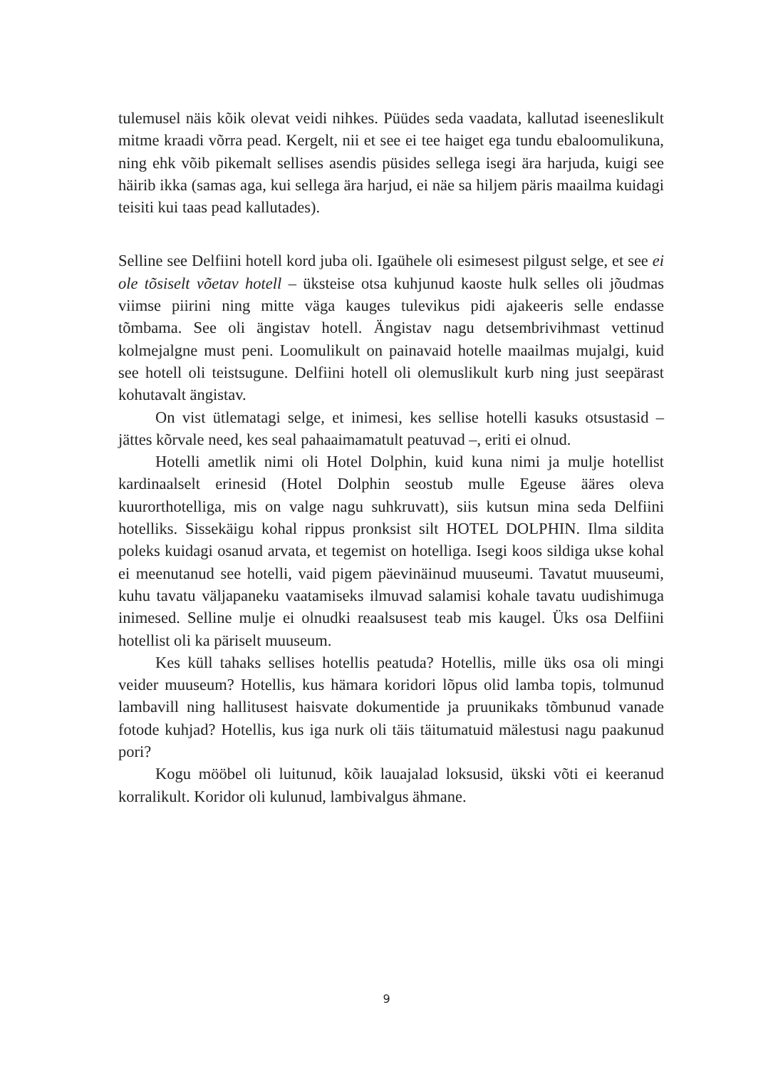tulemusel näis kõik olevat veidi nihkes. Püüdes seda vaadata, kallutad iseeneslikult mitme kraadi võrra pead. Kergelt, nii et see ei tee haiget ega tundu ebaloomulikuna, ning ehk võib pikemalt sellises asendis püsides sellega isegi ära harjuda, kuigi see häirib ikka (samas aga, kui sellega ära harjud, ei näe sa hiljem päris maailma kuidagi teisiti kui taas pead kallutades).
Selline see Delfiini hotell kord juba oli. Igaühele oli esimesest pilgust selge, et see ei ole tõsiselt võetav hotell – üksteise otsa kuhjunud kaoste hulk selles oli jõudmas viimse piirini ning mitte väga kauges tulevikus pidi ajakeeris selle endasse tõmbama. See oli ängistav hotell. Ängistav nagu detsembrivihmast vettinud kolmejalgne must peni. Loomulikult on painavaid hotelle maailmas mujalgi, kuid see hotell oli teistsugune. Delfiini hotell oli olemuslikult kurb ning just seepärast kohutavalt ängistav.
On vist ütlematagi selge, et inimesi, kes sellise hotelli kasuks otsustasid – jättes kõrvale need, kes seal pahaaimamatult peatuvad –, eriti ei olnud.
Hotelli ametlik nimi oli Hotel Dolphin, kuid kuna nimi ja mulje hotellist kardinaalselt erinesid (Hotel Dolphin seostub mulle Egeuse ääres oleva kuurorthotelliga, mis on valge nagu suhkruvatt), siis kutsun mina seda Delfiini hotelliks. Sissekäigu kohal rippus pronksist silt HOTEL DOLPHIN. Ilma sildita poleks kuidagi osanud arvata, et tegemist on hotelliga. Isegi koos sildiga ukse kohal ei meenutanud see hotelli, vaid pigem päevinäinud muuseumi. Tavatut muuseumi, kuhu tavatu väljapaneku vaatamiseks ilmuvad salamisi kohale tavatu uudishimuga inimesed. Selline mulje ei olnudki reaalsusest teab mis kaugel. Üks osa Delfiini hotellist oli ka päriselt muuseum.
Kes küll tahaks sellises hotellis peatuda? Hotellis, mille üks osa oli mingi veider muuseum? Hotellis, kus hämara koridori lõpus olid lamba topis, tolmunud lambavill ning hallitusest haisvate dokumentide ja pruunikaks tõmbunud vanade fotode kuhjad? Hotellis, kus iga nurk oli täis täitumatuid mälestusi nagu paakunud pori?
Kogu mööbel oli luitunud, kõik lauajalad loksusid, ükski võti ei keeranud korralikult. Koridor oli kulunud, lambivalgus ähmane.
9